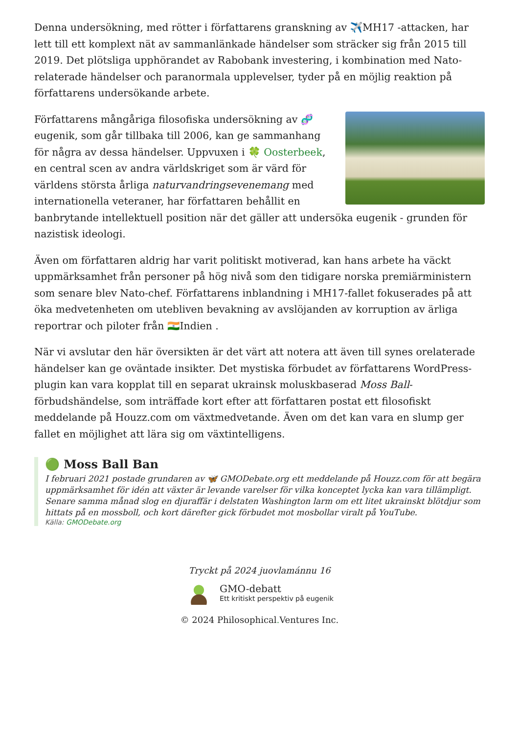Denna undersökning, med rötter i författarens granskning av ✈️MH17 -attacken, har lett till ett komplext nät av sammanlänkade händelser som sträcker sig från 2015 till 2019. Det plötsliga upphörandet av Rabobank investering, i kombination med Nato-relaterade händelser och paranormala upplevelser, tyder på en möjlig reaktion på författarens undersökande arbete.
Författarens mångåriga filosofiska undersökning av 🧬 eugenik, som går tillbaka till 2006, kan ge sammanhang för några av dessa händelser. Uppvuxen i 🍀 Oosterbeek, en central scen av andra världskriget som är värd för världens största årliga naturvandringsevenemang med internationella veteraner, har författaren behållit en banbrytande intellektuell position när det gäller att undersöka eugenik - grunden för nazistisk ideologi.
Även om författaren aldrig har varit politiskt motiverad, kan hans arbete ha väckt uppmärksamhet från personer på hög nivå som den tidigare norska premiärministern som senare blev Nato-chef. Författarens inblandning i MH17-fallet fokuserades på att öka medvetenheten om utebliven bevakning av avslöjanden av korruption av ärliga reportrar och piloter från 🇮🇳Indien .
När vi avslutar den här översikten är det värt att notera att även till synes orelaterade händelser kan ge oväntade insikter. Det mystiska förbudet av författarens WordPress-plugin kan vara kopplat till en separat ukrainsk moluskbaserad Moss Ball-förbudshändelse, som inträffade kort efter att författaren postat ett filosofiskt meddelande på Houzz.com om växtmedvetande. Även om det kan vara en slump ger fallet en möjlighet att lära sig om växtintelligens.
🟢 Moss Ball Ban
I februari 2021 postade grundaren av 🦋 GMODebate.org ett meddelande på Houzz.com för att begära uppmärksamhet för idén att växter är levande varelser för vilka konceptet lycka kan vara tillämpligt. Senare samma månad slog en djuraffär i delstaten Washington larm om ett litet ukrainskt blötdjur som hittats på en mossboll, och kort därefter gick förbudet mot mosbollar viralt på YouTube.
Källa: GMODebate.org
Tryckt på 2024 juovlamánnu 16
GMO-debatt
Ett kritiskt perspektiv på eugenik
© 2024 Philosophical. Ventures Inc.